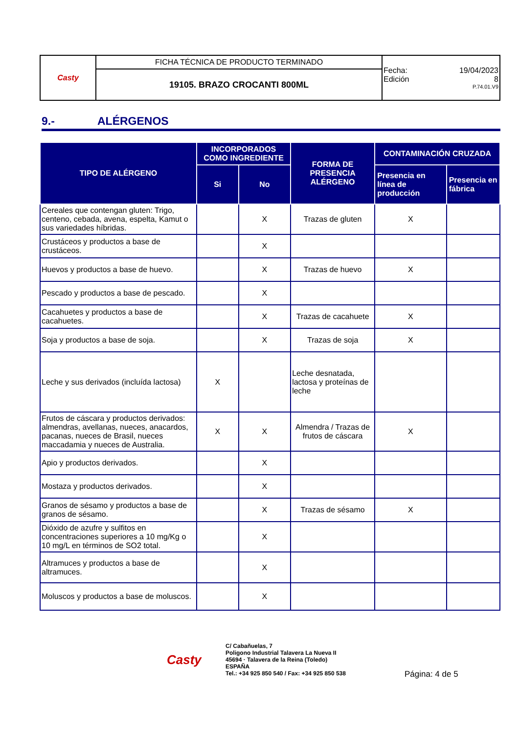| Casty | FICHA TÉCNICA DE PRODUCTO TERMINADO | Fecha: 19/04/2023 Edición 8 P.74.01.V9 |
| | 19105. BRAZO CROCANTI 800ML | |
9.- ALÉRGENOS
| TIPO DE ALÉRGENO | INCORPORADOS COMO INGREDIENTE | | FORMA DE PRESENCIA ALÉRGENO | CONTAMINACIÓN CRUZADA | |
| --- | --- | --- | --- | --- | --- |
| | Si | No | | Presencia en línea de producción | Presencia en fábrica |
| Cereales que contengan gluten: Trigo, centeno, cebada, avena, espelta, Kamut o sus variedades híbridas. | | X | Trazas de gluten | X | |
| Crustáceos y productos a base de crustáceos. | | X | | | |
| Huevos y productos a base de huevo. | | X | Trazas de huevo | X | |
| Pescado y productos a base de pescado. | | X | | | |
| Cacahuetes y productos a base de cacahuetes. | | X | Trazas de cacahuete | X | |
| Soja y productos a base de soja. | | X | Trazas de soja | X | |
| Leche y sus derivados (incluída lactosa) | X | | Leche desnatada, lactosa y proteínas de leche | | |
| Frutos de cáscara y productos derivados: almendras, avellanas, nueces, anacardos, pacanas, nueces de Brasil, nueces maccadamia y nueces de Australia. | X | X | Almendra / Trazas de frutos de cáscara | X | |
| Apio y productos derivados. | | X | | | |
| Mostaza y productos derivados. | | X | | | |
| Granos de sésamo y productos a base de granos de sésamo. | | X | Trazas de sésamo | X | |
| Dióxido de azufre y sulfitos en concentraciones superiores a 10 mg/Kg o 10 mg/L en términos de SO2 total. | | X | | | |
| Altramuces y productos a base de altramuces. | | X | | | |
| Moluscos y productos a base de moluscos. | | X | | | |
Casty
C/ Cabañuelas, 7
Poligono Industrial Talavera La Nueva II
45694 · Talavera de la Reina (Toledo)
ESPAÑA
Tel.: +34 925 850 540 / Fax: +34 925 850 538
Página: 4 de 5